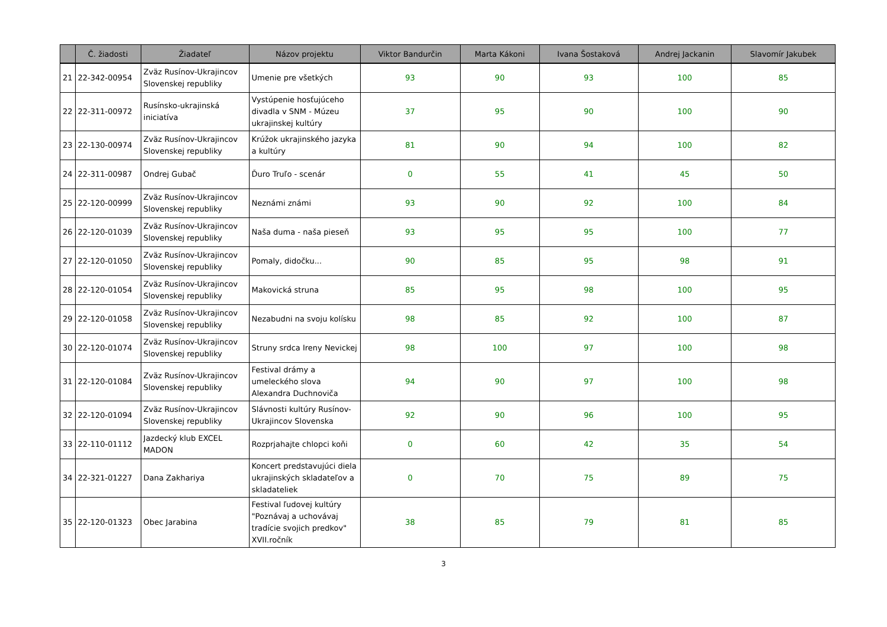| | Č. žiadosti | Žiadateľ | Názov projektu | Viktor Bandurčin | Marta Kákoni | Ivana Šostaková | Andrej Jackanin | Slavomír Jakubek |
| --- | --- | --- | --- | --- | --- | --- | --- | --- |
| 21 | 22-342-00954 | Zväz Rusínov-Ukrajincov Slovenskej republiky | Umenie pre všetkých | 93 | 90 | 93 | 100 | 85 |
| 22 | 22-311-00972 | Rusínsko-ukrajinská iniciatíva | Vystúpenie hosťujúceho divadla v SNM - Múzeu ukrajinskej kultúry | 37 | 95 | 90 | 100 | 90 |
| 23 | 22-130-00974 | Zväz Rusínov-Ukrajincov Slovenskej republiky | Krúžok ukrajinského jazyka a kultúry | 81 | 90 | 94 | 100 | 82 |
| 24 | 22-311-00987 | Ondrej Gubač | Ďuro Truľo - scenár | 0 | 55 | 41 | 45 | 50 |
| 25 | 22-120-00999 | Zväz Rusínov-Ukrajincov Slovenskej republiky | Neznámi známi | 93 | 90 | 92 | 100 | 84 |
| 26 | 22-120-01039 | Zväz Rusínov-Ukrajincov Slovenskej republiky | Naša duma - naša pieseň | 93 | 95 | 95 | 100 | 77 |
| 27 | 22-120-01050 | Zväz Rusínov-Ukrajincov Slovenskej republiky | Pomaly, didočku... | 90 | 85 | 95 | 98 | 91 |
| 28 | 22-120-01054 | Zväz Rusínov-Ukrajincov Slovenskej republiky | Makovická struna | 85 | 95 | 98 | 100 | 95 |
| 29 | 22-120-01058 | Zväz Rusínov-Ukrajincov Slovenskej republiky | Nezabudni na svoju kolísku | 98 | 85 | 92 | 100 | 87 |
| 30 | 22-120-01074 | Zväz Rusínov-Ukrajincov Slovenskej republiky | Struny srdca Ireny Nevickej | 98 | 100 | 97 | 100 | 98 |
| 31 | 22-120-01084 | Zväz Rusínov-Ukrajincov Slovenskej republiky | Festival drámy a umeleckého slova Alexandra Duchnoviča | 94 | 90 | 97 | 100 | 98 |
| 32 | 22-120-01094 | Zväz Rusínov-Ukrajincov Slovenskej republiky | Slávnosti kultúry Rusínov-Ukrajincov Slovenska | 92 | 90 | 96 | 100 | 95 |
| 33 | 22-110-01112 | Jazdecký klub EXCEL MADON | Rozprjahajte chlopci koňi | 0 | 60 | 42 | 35 | 54 |
| 34 | 22-321-01227 | Dana Zakhariya | Koncert predstavujúci diela ukrajinských skladateľov a skladateliek | 0 | 70 | 75 | 89 | 75 |
| 35 | 22-120-01323 | Obec Jarabina | Festival ľudovej kultúry "Poznávaj a uchovávaj tradície svojich predkov" XVII.ročník | 38 | 85 | 79 | 81 | 85 |
3